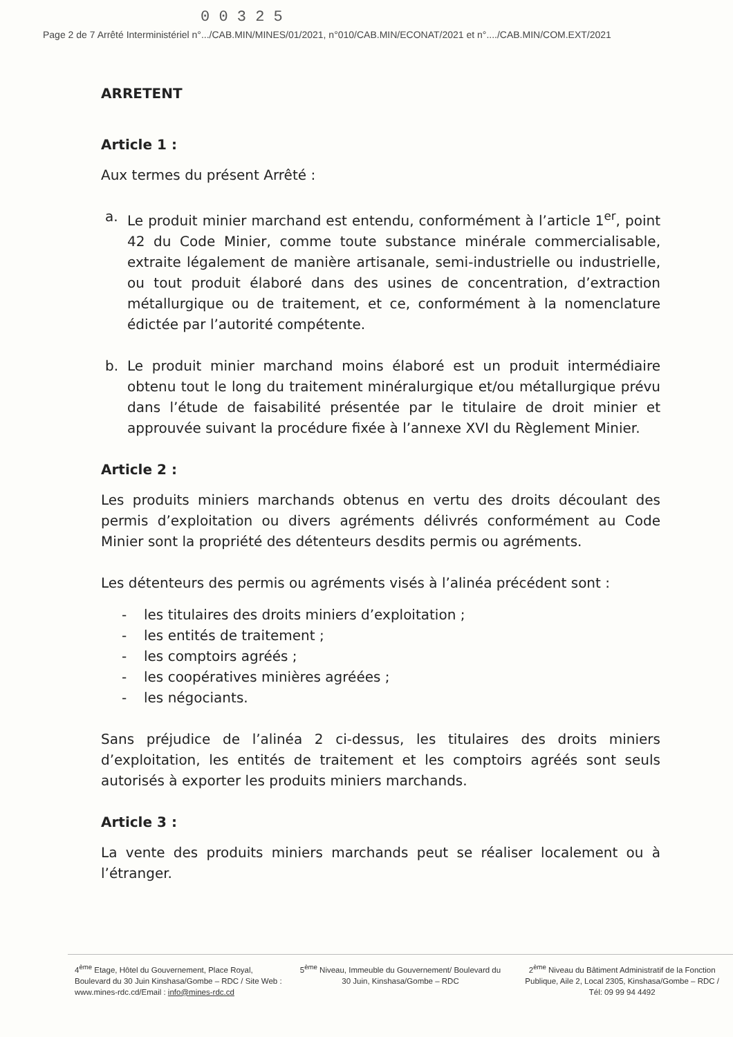0 0 3 2 5
Page 2 de 7 Arrêté Interministériel n°.../CAB.MIN/MINES/01/2021, n°010/CAB.MIN/ECONAT/2021 et n°..../CAB.MIN/COM.EXT/2021
ARRETENT
Article 1 :
Aux termes du présent Arrêté :
a. Le produit minier marchand est entendu, conformément à l’article 1<sup>er</sup>, point 42 du Code Minier, comme toute substance minérale commercialisable, extraite légalement de manière artisanale, semi-industrielle ou industrielle, ou tout produit élaboré dans des usines de concentration, d’extraction métallurgique ou de traitement, et ce, conformément à la nomenclature édictée par l’autorité compétente.
b. Le produit minier marchand moins élaboré est un produit intermédiaire obtenu tout le long du traitement minéralurgique et/ou métallurgique prévu dans l’étude de faisabilité présentée par le titulaire de droit minier et approuvée suivant la procédure fixée à l’annexe XVI du Règlement Minier.
Article 2 :
Les produits miniers marchands obtenus en vertu des droits découlant des permis d’exploitation ou divers agréments délivrés conformément au Code Minier sont la propriété des détenteurs desdits permis ou agréments.
Les détenteurs des permis ou agréments visés à l’alinéa précédent sont :
- les titulaires des droits miniers d’exploitation ;
- les entités de traitement ;
- les comptoirs agréés ;
- les coopératives minières agréées ;
- les négociants.
Sans préjudice de l’alinéa 2 ci-dessus, les titulaires des droits miniers d’exploitation, les entités de traitement et les comptoirs agréés sont seuls autorisés à exporter les produits miniers marchands.
Article 3 :
La vente des produits miniers marchands peut se réaliser localement ou à l’étranger.
4<sup>ème</sup> Etage, Hôtel du Gouvernement, Place Royal, Boulevard du 30 Juin Kinshasa/Gombe – RDC / Site Web : www.mines-rdc.cd/Email : info@mines-rdc.cd
5<sup>ème</sup> Niveau, Immeuble du Gouvernement/ Boulevard du 30 Juin, Kinshasa/Gombe – RDC
2<sup>ème</sup> Niveau du Bâtiment Administratif de la Fonction Publique, Aile 2, Local 2305, Kinshasa/Gombe – RDC / Tél: 09 99 94 4492